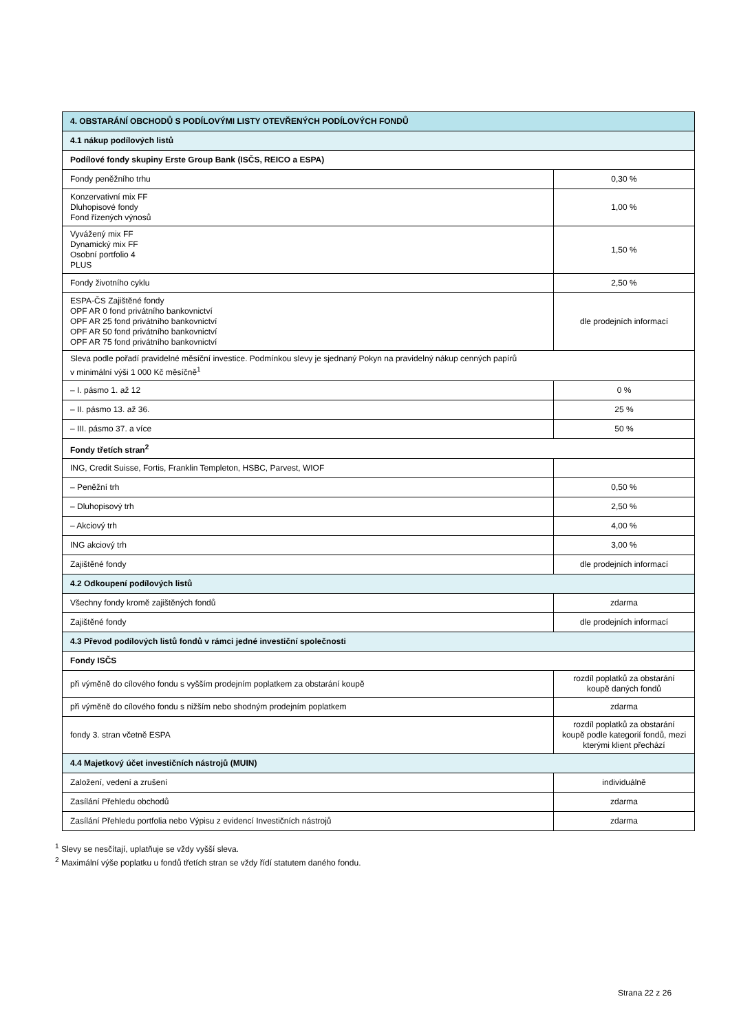| 4. OBSTARÁNÍ OBCHODŮ S PODÍLOVÝMI LISTY OTEVŘENÝCH PODÍLOVÝCH FONDŮ | |
| --- | --- |
| 4.1 nákup podílových listů | |
| Podílové fondy skupiny Erste Group Bank (ISČS, REICO a ESPA) | |
| Fondy peněžního trhu | 0,30 % |
| Konzervativní mix FF Dluhopisové fondy Fond řízených výnosů | 1,00 % |
| Vyvážený mix FF Dynamický mix FF Osobní portfolio 4 PLUS | 1,50 % |
| Fondy životního cyklu | 2,50 % |
| ESPA-ČS Zajištěné fondy OPF AR 0 fond privátního bankovnictví OPF AR 25 fond privátního bankovnictví OPF AR 50 fond privátního bankovnictví OPF AR 75 fond privátního bankovnictví | dle prodejních informací |
| Sleva podle pořadí pravidelné měsíční investice. Podmínkou slevy je sjednaný Pokyn na pravidelný nákup cenných papírů v minimální výši 1 000 Kč měsíčně<sup>1</sup> | |
| – I. pásmo 1. až 12 | 0 % |
| – II. pásmo 13. až 36. | 25 % |
| – III. pásmo 37. a více | 50 % |
| Fondy třetích stran<sup>2</sup> | |
| ING, Credit Suisse, Fortis, Franklin Templeton, HSBC, Parvest, WIOF | |
| – Peněžní trh | 0,50 % |
| – Dluhopisový trh | 2,50 % |
| – Akciový trh | 4,00 % |
| ING akciový trh | 3,00 % |
| Zajištěné fondy | dle prodejních informací |
| 4.2 Odkoupení podílových listů | |
| Všechny fondy kromě zajištěných fondů | zdarma |
| Zajištěné fondy | dle prodejních informací |
| 4.3 Převod podílových listů fondů v rámci jedné investiční společnosti | |
| Fondy ISČS | |
| při výměně do cílového fondu s vyšším prodejním poplatkem za obstarání koupě | rozdíl poplatků za obstarání koupě daných fondů |
| při výměně do cílového fondu s nižším nebo shodným prodejním poplatkem | zdarma |
| fondy 3. stran včetně ESPA | rozdíl poplatků za obstarání koupě podle kategorií fondů, mezi kterými klient přechází |
| 4.4 Majetkový účet investičních nástrojů (MUIN) | |
| Založení, vedení a zrušení | individuálně |
| Zasílání Přehledu obchodů | zdarma |
| Zasílání Přehledu portfolia nebo Výpisu z evidencí Investičních nástrojů | zdarma |
<sup>1</sup> Slevy se nesčítají, uplatňuje se vždy vyšší sleva.
<sup>2</sup> Maximální výše poplatku u fondů třetích stran se vždy řídí statutem daného fondu.
Strana 22 z 26